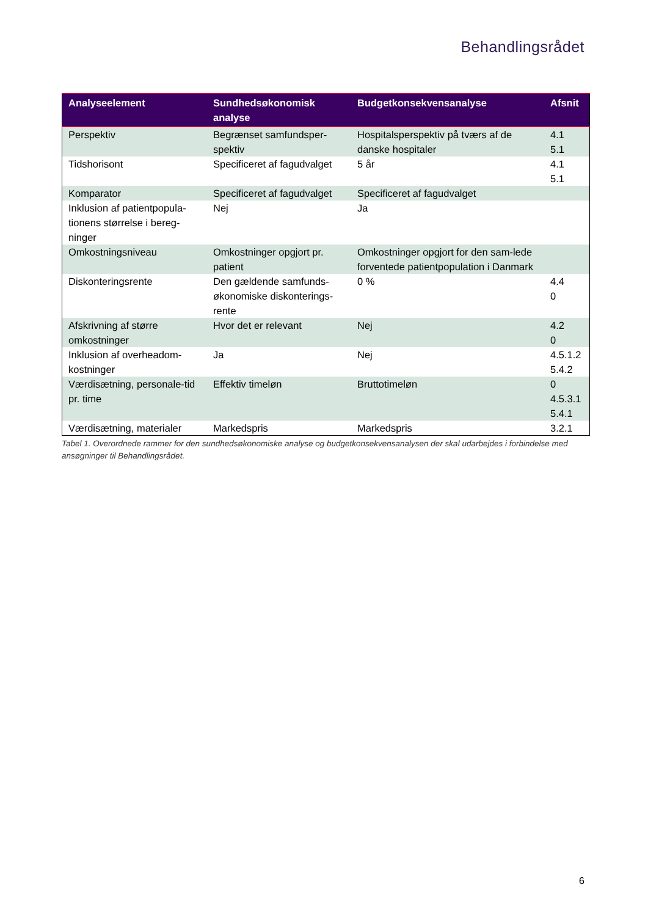Behandlingsrådet
| Analyseelement | Sundhedsøkonomisk analyse | Budgetkonsekvensanalyse | Afsnit |
| --- | --- | --- | --- |
| Perspektiv | Begrænset samfundsper-spektiv | Hospitalsperspektiv på tværs af de danske hospitaler | 4.1 5.1 |
| Tidshorisont | Specificeret af fagudvalget | 5 år | 4.1 5.1 |
| Komparator | Specificeret af fagudvalget | Specificeret af fagudvalget | |
| Inklusion af patientpopula-tionens størrelse i bereg-ninger | Nej | Ja | |
| Omkostningsniveau | Omkostninger opgjort pr. patient | Omkostninger opgjort for den sam-lede forventede patientpopulation i Danmark | |
| Diskonteringsrente | Den gældende samfunds-økonomiske diskonterings-rente | 0 % | 4.4 0 |
| Afskrivning af større omkostninger | Hvor det er relevant | Nej | 4.2 0 |
| Inklusion af overheadom-kostninger | Ja | Nej | 4.5.1.2 5.4.2 |
| Værdisætning, personale-tid pr. time | Effektiv timeløn | Bruttotimeløn | 0 4.5.3.1 5.4.1 |
| Værdisætning, materialer | Markedspris | Markedspris | 3.2.1 |
Tabel 1. Overordnede rammer for den sundhedsøkonomiske analyse og budgetkonsekvensanalysen der skal udarbejdes i forbindelse med ansøgninger til Behandlingsrådet.
6